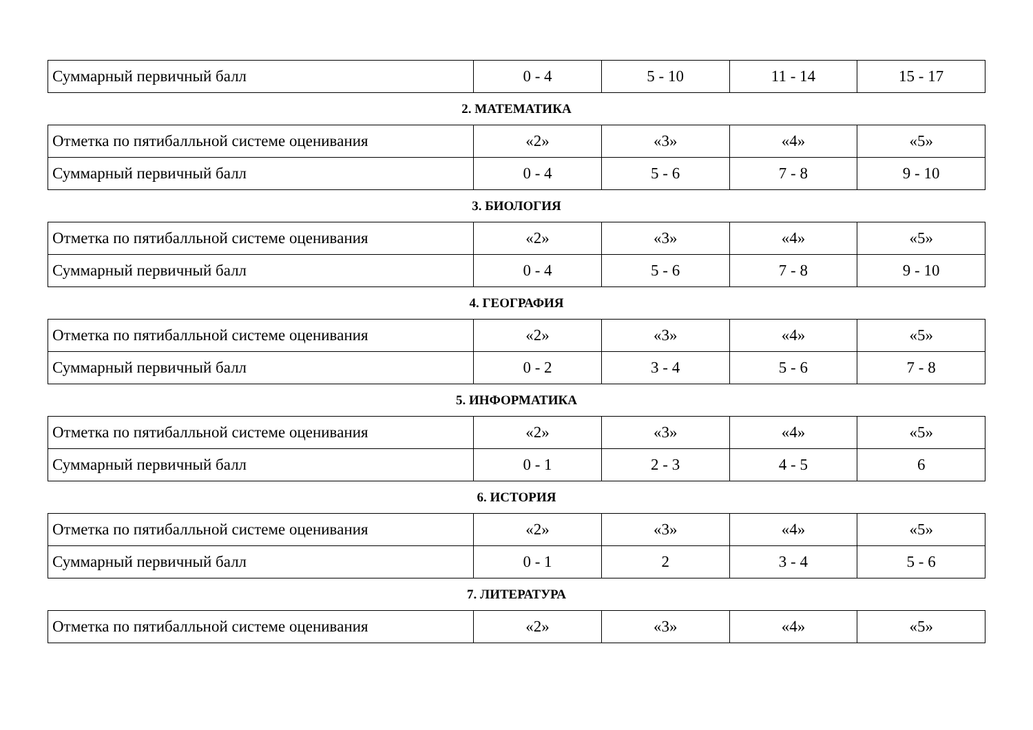| Суммарный первичный балл | 0 - 4 | 5 - 10 | 11 - 14 | 15 - 17 |
2. МАТЕМАТИКА
| Отметка по пятибалльной системе оценивания | «2» | «3» | «4» | «5» |
| Суммарный первичный балл | 0 - 4 | 5 - 6 | 7 - 8 | 9 - 10 |
3. БИОЛОГИЯ
| Отметка по пятибалльной системе оценивания | «2» | «3» | «4» | «5» |
| Суммарный первичный балл | 0 - 4 | 5 - 6 | 7 - 8 | 9 - 10 |
4. ГЕОГРАФИЯ
| Отметка по пятибалльной системе оценивания | «2» | «3» | «4» | «5» |
| Суммарный первичный балл | 0 - 2 | 3 - 4 | 5 - 6 | 7 - 8 |
5. ИНФОРМАТИКА
| Отметка по пятибалльной системе оценивания | «2» | «3» | «4» | «5» |
| Суммарный первичный балл | 0 - 1 | 2 - 3 | 4 - 5 | 6 |
6. ИСТОРИЯ
| Отметка по пятибалльной системе оценивания | «2» | «3» | «4» | «5» |
| Суммарный первичный балл | 0 - 1 | 2 | 3 - 4 | 5 - 6 |
7. ЛИТЕРАТУРА
| Отметка по пятибалльной системе оценивания | «2» | «3» | «4» | «5» |